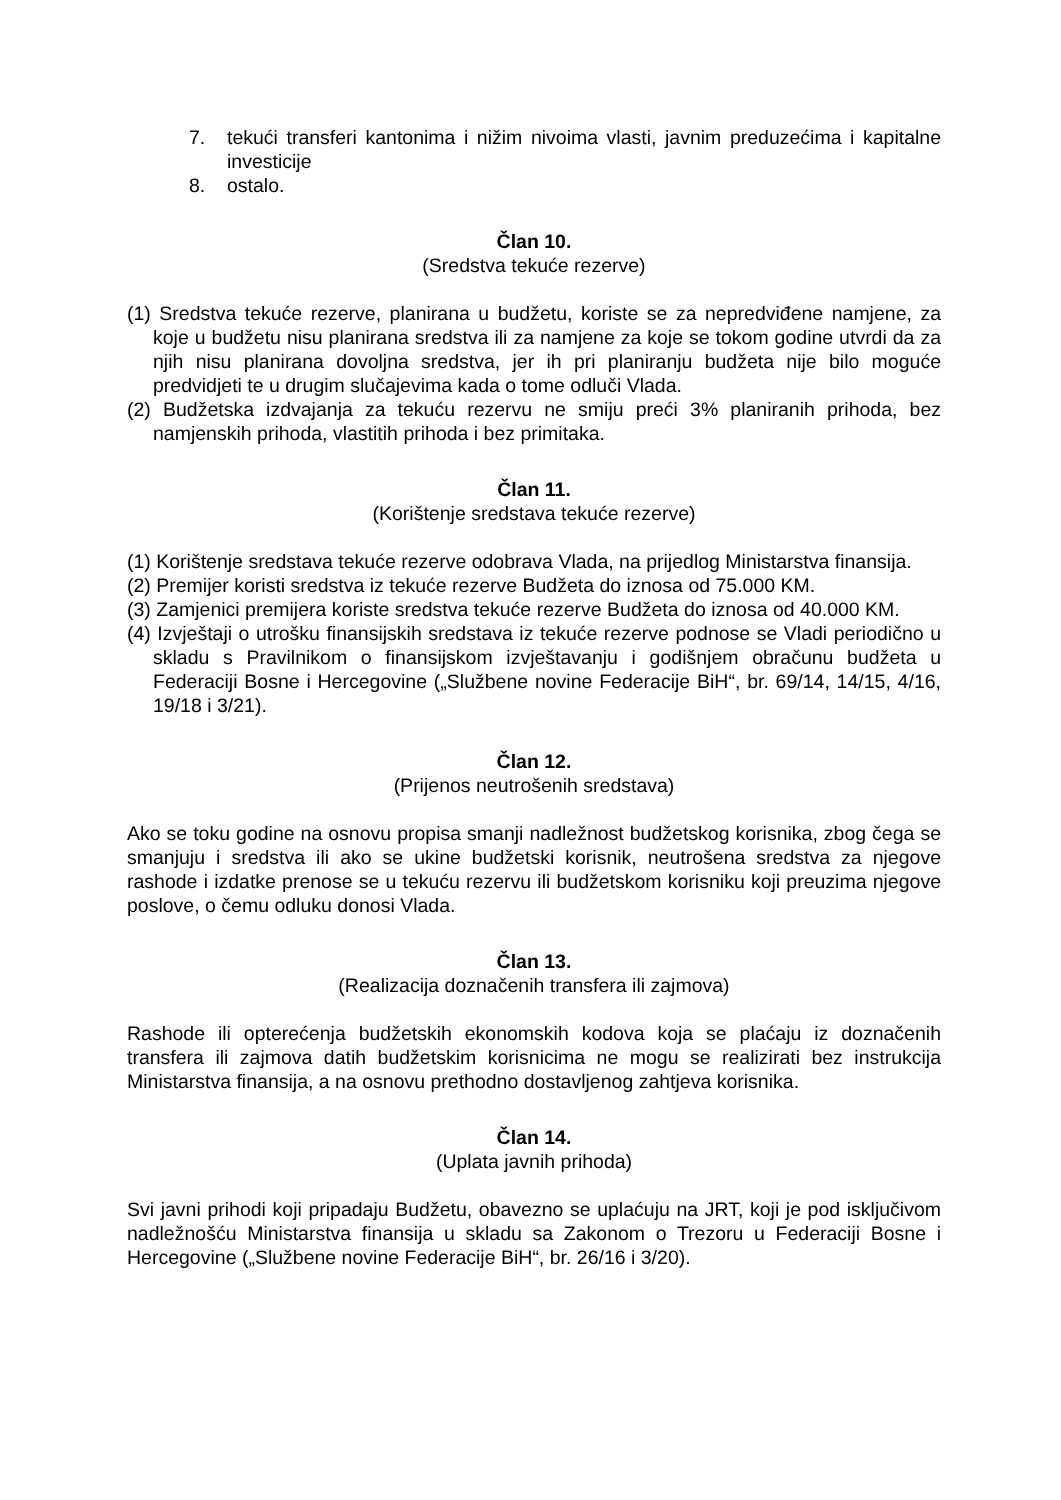7. tekući transferi kantonima i nižim nivoima vlasti, javnim preduzećima i kapitalne investicije
8. ostalo.
Član 10.
(Sredstva tekuće rezerve)
(1) Sredstva tekuće rezerve, planirana u budžetu, koriste se za nepredviđene namjene, za koje u budžetu nisu planirana sredstva ili za namjene za koje se tokom godine utvrdi da za njih nisu planirana dovoljna sredstva, jer ih pri planiranju budžeta nije bilo moguće predvidjeti te u drugim slučajevima kada o tome odluči Vlada.
(2) Budžetska izdvajanja za tekuću rezervu ne smiju preći 3% planiranih prihoda, bez namjenskih prihoda, vlastitih prihoda i bez primitaka.
Član 11.
(Korištenje sredstava tekuće rezerve)
(1) Korištenje sredstava tekuće rezerve odobrava Vlada, na prijedlog Ministarstva finansija.
(2) Premijer koristi sredstva iz tekuće rezerve Budžeta do iznosa od 75.000 KM.
(3) Zamjenici premijera koriste sredstva tekuće rezerve Budžeta do iznosa od 40.000 KM.
(4) Izvještaji o utrošku finansijskih sredstava iz tekuće rezerve podnose se Vladi periodično u skladu s Pravilnikom o finansijskom izvještavanju i godišnjem obračunu budžeta u Federaciji Bosne i Hercegovine („Službene novine Federacije BiH“, br. 69/14, 14/15, 4/16, 19/18 i 3/21).
Član 12.
(Prijenos neutrošenih sredstava)
Ako se toku godine na osnovu propisa smanji nadležnost budžetskog korisnika, zbog čega se smanjuju i sredstva ili ako se ukine budžetski korisnik, neutrošena sredstva za njegove rashode i izdatke prenose se u tekuću rezervu ili budžetskom korisniku koji preuzima njegove poslove, o čemu odluku donosi Vlada.
Član 13.
(Realizacija doznačenih transfera ili zajmova)
Rashode ili opterećenja budžetskih ekonomskih kodova koja se plaćaju iz doznačenih transfera ili zajmova datih budžetskim korisnicima ne mogu se realizirati bez instrukcija Ministarstva finansija, a na osnovu prethodno dostavljenog zahtjeva korisnika.
Član 14.
(Uplata javnih prihoda)
Svi javni prihodi koji pripadaju Budžetu, obavezno se uplaćuju na JRT, koji je pod isključivom nadležnošću Ministarstva finansija u skladu sa Zakonom o Trezoru u Federaciji Bosne i Hercegovine („Službene novine Federacije BiH“, br. 26/16 i 3/20).